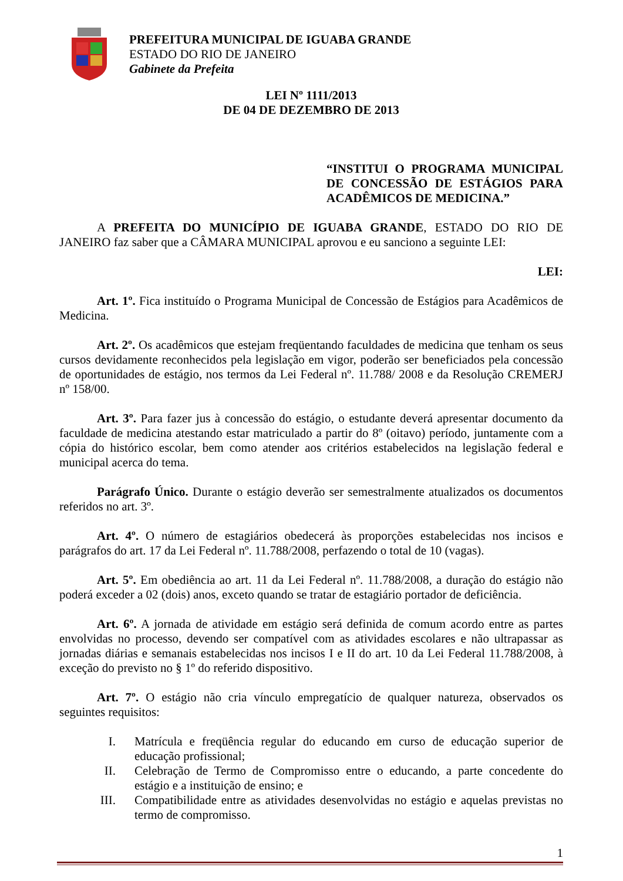PREFEITURA MUNICIPAL DE IGUABA GRANDE
ESTADO DO RIO DE JANEIRO
Gabinete da Prefeita
LEI Nº 1111/2013
DE 04 DE DEZEMBRO DE 2013
“INSTITUI O PROGRAMA MUNICIPAL DE CONCESSÃO DE ESTÁGIOS PARA ACADÊMICOS DE MEDICINA.”
A PREFEITA DO MUNICÍPIO DE IGUABA GRANDE, ESTADO DO RIO DE JANEIRO faz saber que a CÂMARA MUNICIPAL aprovou e eu sanciono a seguinte LEI:
LEI:
Art. 1º. Fica instituído o Programa Municipal de Concessão de Estágios para Acadêmicos de Medicina.
Art. 2º. Os acadêmicos que estejam freqüentando faculdades de medicina que tenham os seus cursos devidamente reconhecidos pela legislação em vigor, poderão ser beneficiados pela concessão de oportunidades de estágio, nos termos da Lei Federal nº. 11.788/ 2008 e da Resolução CREMERJ nº 158/00.
Art. 3º. Para fazer jus à concessão do estágio, o estudante deverá apresentar documento da faculdade de medicina atestando estar matriculado a partir do 8º (oitavo) período, juntamente com a cópia do histórico escolar, bem como atender aos critérios estabelecidos na legislação federal e municipal acerca do tema.
Parágrafo Único. Durante o estágio deverão ser semestralmente atualizados os documentos referidos no art. 3º.
Art. 4º. O número de estagiários obedecerá às proporções estabelecidas nos incisos e parágrafos do art. 17 da Lei Federal nº. 11.788/2008, perfazendo o total de 10 (vagas).
Art. 5º. Em obediência ao art. 11 da Lei Federal nº. 11.788/2008, a duração do estágio não poderá exceder a 02 (dois) anos, exceto quando se tratar de estagiário portador de deficiência.
Art. 6º. A jornada de atividade em estágio será definida de comum acordo entre as partes envolvidas no processo, devendo ser compatível com as atividades escolares e não ultrapassar as jornadas diárias e semanais estabelecidas nos incisos I e II do art. 10 da Lei Federal 11.788/2008, à exceção do previsto no § 1º do referido dispositivo.
Art. 7º. O estágio não cria vínculo empregatício de qualquer natureza, observados os seguintes requisitos:
I. Matrícula e freqüência regular do educando em curso de educação superior de educação profissional;
II. Celebração de Termo de Compromisso entre o educando, a parte concedente do estágio e a instituição de ensino; e
III. Compatibilidade entre as atividades desenvolvidas no estágio e aquelas previstas no termo de compromisso.
1